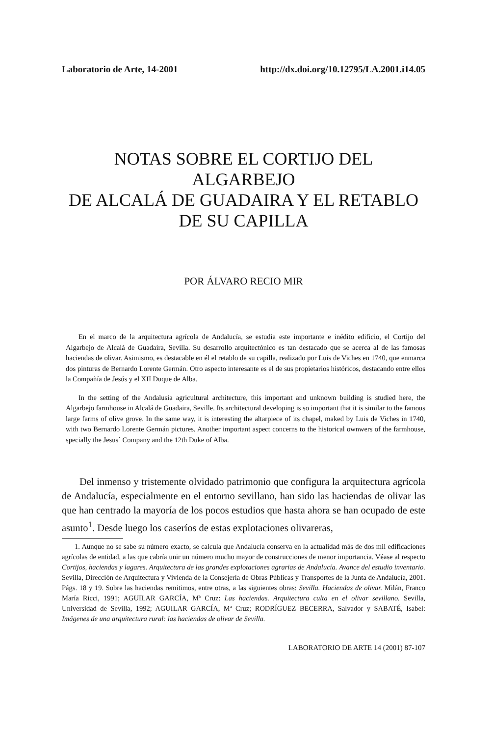Laboratorio de Arte, 14-2001 http://dx.doi.org/10.12795/LA.2001.i14.05
NOTAS SOBRE EL CORTIJO DEL ALGARBEJO
DE ALCALÁ DE GUADAIRA Y EL RETABLO
DE SU CAPILLA
POR ÁLVARO RECIO MIR
En el marco de la arquitectura agrícola de Andalucía, se estudia este importante e inédito edificio, el Cortijo del Algarbejo de Alcalá de Guadaira, Sevilla. Su desarrollo arquitectónico es tan destacado que se acerca al de las famosas haciendas de olivar. Asimismo, es destacable en él el retablo de su capilla, realizado por Luis de Viches en 1740, que enmarca dos pinturas de Bernardo Lorente Germán. Otro aspecto interesante es el de sus propietarios históricos, destacando entre ellos la Compañía de Jesús y el XII Duque de Alba.
In the setting of the Andalusia agricultural architecture, this important and unknown building is studied here, the Algarbejo farmhouse in Alcalá de Guadaira, Seville. Its architectural developing is so important that it is similar to the famous large farms of olive grove. In the same way, it is interesting the altarpiece of its chapel, maked by Luis de Viches in 1740, with two Bernardo Lorente Germán pictures. Another important aspect concerns to the historical ownwers of the farmhouse, specially the Jesus´ Company and the 12th Duke of Alba.
Del inmenso y tristemente olvidado patrimonio que configura la arquitectura agrícola de Andalucía, especialmente en el entorno sevillano, han sido las haciendas de olivar las que han centrado la mayoría de los pocos estudios que hasta ahora se han ocupado de este asunto<sup>1</sup>. Desde luego los caseríos de estas explotaciones olivareras,
1. Aunque no se sabe su número exacto, se calcula que Andalucía conserva en la actualidad más de dos mil edificaciones agrícolas de entidad, a las que cabría unir un número mucho mayor de construcciones de menor importancia. Véase al respecto Cortijos, haciendas y lagares. Arquitectura de las grandes explotaciones agrarias de Andalucía. Avance del estudio inventario. Sevilla, Dirección de Arquitectura y Vivienda de la Consejería de Obras Públicas y Transportes de la Junta de Andalucía, 2001. Págs. 18 y 19. Sobre las haciendas remitimos, entre otras, a las siguientes obras: Sevilla. Haciendas de olivar. Milán, Franco María Ricci, 1991; AGUILAR GARCÍA, Mª Cruz: Las haciendas. Arquitectura culta en el olivar sevillano. Sevilla, Universidad de Sevilla, 1992; AGUILAR GARCÍA, Mª Cruz; RODRÍGUEZ BECERRA, Salvador y SABATÉ, Isabel: Imágenes de una arquitectura rural: las haciendas de olivar de Sevilla.
LABORATORIO DE ARTE 14 (2001) 87-107